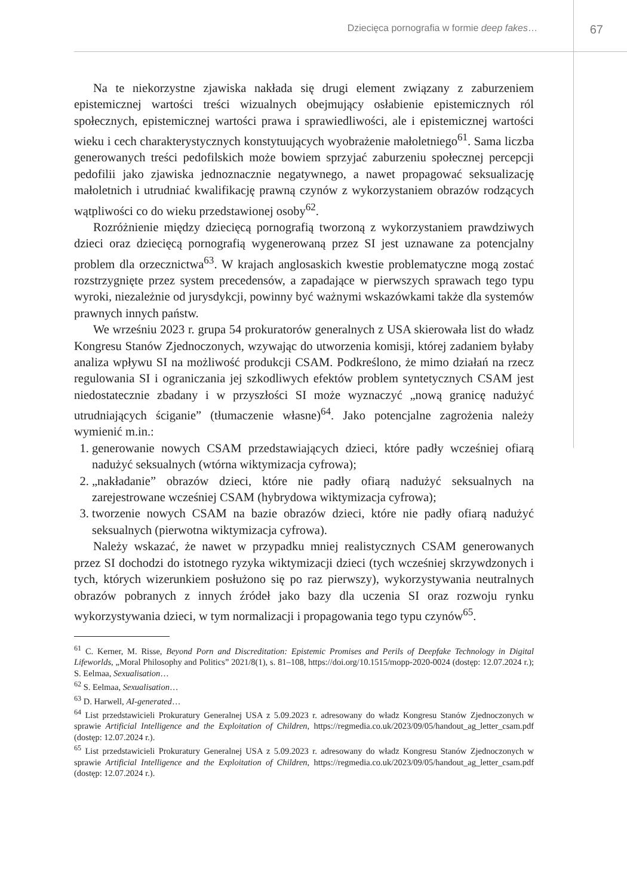Dziecięca pornografia w formie deep fakes…
67
Na te niekorzystne zjawiska nakłada się drugi element związany z zaburzeniem epistemicznej wartości treści wizualnych obejmujący osłabienie epistemicznych ról społecznych, epistemicznej wartości prawa i sprawiedliwości, ale i epistemicznej wartości wieku i cech charakterystycznych konstytuujących wyobrażenie małoletniego<sup>61</sup>. Sama liczba generowanych treści pedofilskich może bowiem sprzyjać zaburzeniu społecznej percepcji pedofilii jako zjawiska jednoznacznie negatywnego, a nawet propagować seksualizację małoletnich i utrudniać kwalifikację prawną czynów z wykorzystaniem obrazów rodzących wątpliwości co do wieku przedstawionej osoby<sup>62</sup>.
Rozróżnienie między dziecięcą pornografią tworzoną z wykorzystaniem prawdziwych dzieci oraz dziecięcą pornografią wygenerowaną przez SI jest uznawane za potencjalny problem dla orzecznictwa<sup>63</sup>. W krajach anglosaskich kwestie problematyczne mogą zostać rozstrzygnięte przez system precedensów, a zapadające w pierwszych sprawach tego typu wyroki, niezależnie od jurysdykcji, powinny być ważnymi wskazówkami także dla systemów prawnych innych państw.
We wrześniu 2023 r. grupa 54 prokuratorów generalnych z USA skierowała list do władz Kongresu Stanów Zjednoczonych, wzywając do utworzenia komisji, której zadaniem byłaby analiza wpływu SI na możliwość produkcji CSAM. Podkreślono, że mimo działań na rzecz regulowania SI i ograniczania jej szkodliwych efektów problem syntetycznych CSAM jest niedostatecznie zbadany i w przyszłości SI może wyznaczyć „nową granicę nadużyć utrudniających ściganie” (tłumaczenie własne)<sup>64</sup>. Jako potencjalne zagrożenia należy wymienić m.in.:
1. generowanie nowych CSAM przedstawiających dzieci, które padły wcześniej ofiarą nadużyć seksualnych (wtórna wiktymizacja cyfrowa);
2. „nakładanie” obrazów dzieci, które nie padły ofiarą nadużyć seksualnych na zarejestrowane wcześniej CSAM (hybrydowa wiktymizacja cyfrowa);
3. tworzenie nowych CSAM na bazie obrazów dzieci, które nie padły ofiarą nadużyć seksualnych (pierwotna wiktymizacja cyfrowa).
Należy wskazać, że nawet w przypadku mniej realistycznych CSAM generowanych przez SI dochodzi do istotnego ryzyka wiktymizacji dzieci (tych wcześniej skrzywdzonych i tych, których wizerunkiem posłużono się po raz pierwszy), wykorzystywania neutralnych obrazów pobranych z innych źródeł jako bazy dla uczenia SI oraz rozwoju rynku wykorzystywania dzieci, w tym normalizacji i propagowania tego typu czynów<sup>65</sup>.
<sup>61</sup> C. Kerner, M. Risse, Beyond Porn and Discreditation: Epistemic Promises and Perils of Deepfake Technology in Digital Lifeworlds, „Moral Philosophy and Politics” 2021/8(1), s. 81–108, https://doi.org/10.1515/mopp-2020-0024 (dostęp: 12.07.2024 r.); S. Eelmaa, Sexualisation…
<sup>62</sup> S. Eelmaa, Sexualisation…
<sup>63</sup> D. Harwell, AI-generated…
<sup>64</sup> List przedstawicieli Prokuratury Generalnej USA z 5.09.2023 r. adresowany do władz Kongresu Stanów Zjednoczonych w sprawie Artificial Intelligence and the Exploitation of Children, https://regmedia.co.uk/2023/09/05/handout_ag_letter_csam.pdf (dostęp: 12.07.2024 r.).
<sup>65</sup> List przedstawicieli Prokuratury Generalnej USA z 5.09.2023 r. adresowany do władz Kongresu Stanów Zjednoczonych w sprawie Artificial Intelligence and the Exploitation of Children, https://regmedia.co.uk/2023/09/05/handout_ag_letter_csam.pdf (dostęp: 12.07.2024 r.).